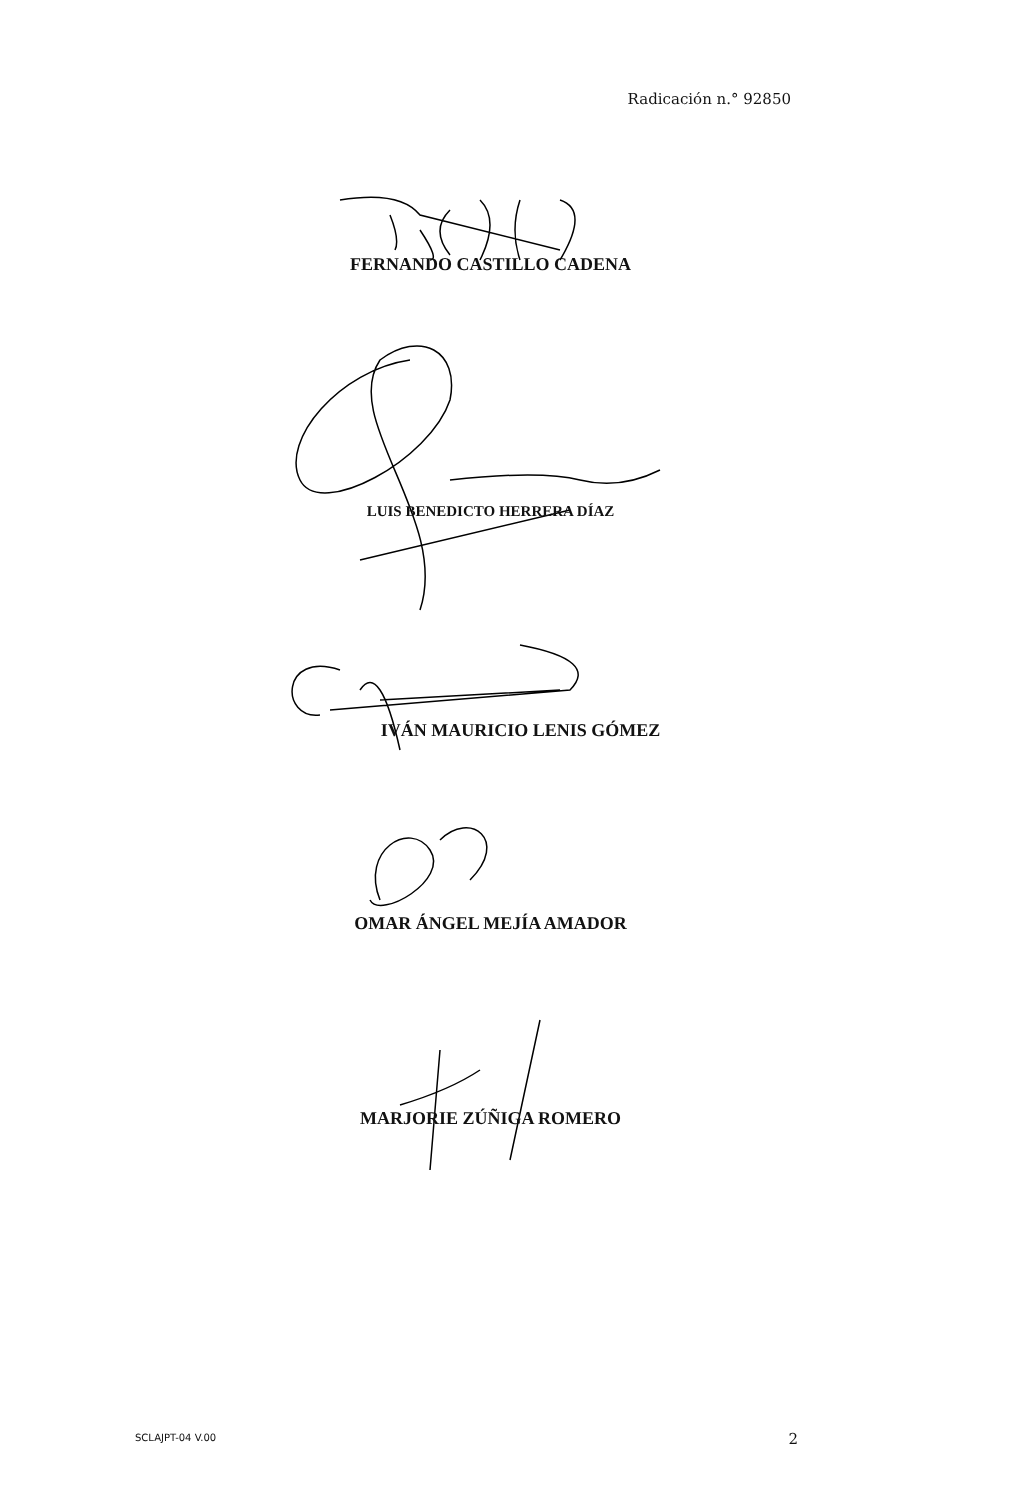Radicación n.° 92850
FERNANDO CASTILLO CADENA
LUIS BENEDICTO HERRERA DÍAZ
IVÁN MAURICIO LENIS GÓMEZ
OMAR ÁNGEL MEJÍA AMADOR
MARJORIE ZÚÑIGA ROMERO
SCLAJPT-04 V.00 2